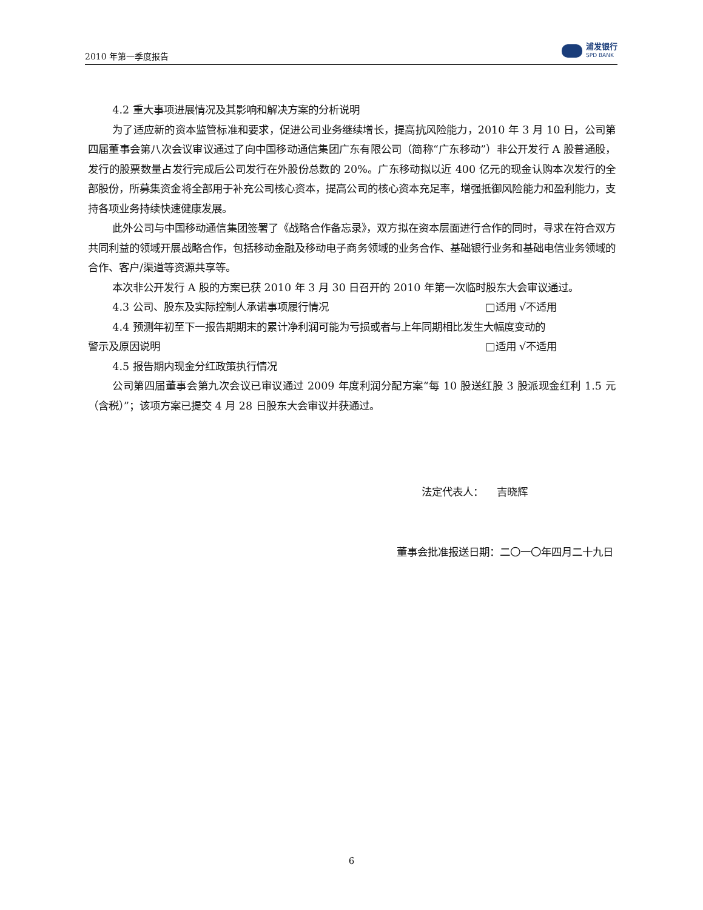2010 年第一季度报告
浦发银行
SPD BANK
4.2 重大事项进展情况及其影响和解决方案的分析说明
为了适应新的资本监管标准和要求，促进公司业务继续增长，提高抗风险能力，2010 年 3 月 10 日，公司第四届董事会第八次会议审议通过了向中国移动通信集团广东有限公司（简称“广东移动”）非公开发行 A 股普通股，发行的股票数量占发行完成后公司发行在外股份总数的 20%。广东移动拟以近 400 亿元的现金认购本次发行的全部股份，所募集资金将全部用于补充公司核心资本，提高公司的核心资本充足率，增强抵御风险能力和盈利能力，支持各项业务持续快速健康发展。
此外公司与中国移动通信集团签署了《战略合作备忘录》，双方拟在资本层面进行合作的同时，寻求在符合双方共同利益的领域开展战略合作，包括移动金融及移动电子商务领域的业务合作、基础银行业务和基础电信业务领域的合作、客户/渠道等资源共享等。
本次非公开发行 A 股的方案已获 2010 年 3 月 30 日召开的 2010 年第一次临时股东大会审议通过。
4.3 公司、股东及实际控制人承诺事项履行情况 □适用 √不适用
4.4 预测年初至下一报告期期末的累计净利润可能为亏损或者与上年同期相比发生大幅度变动的
警示及原因说明 □适用 √不适用
4.5 报告期内现金分红政策执行情况
公司第四届董事会第九次会议已审议通过 2009 年度利润分配方案“每 10 股送红股 3 股派现金红利 1.5 元（含税）”；该项方案已提交 4 月 28 日股东大会审议并获通过。
法定代表人： 吉晓辉
董事会批准报送日期：二〇一〇年四月二十九日
6